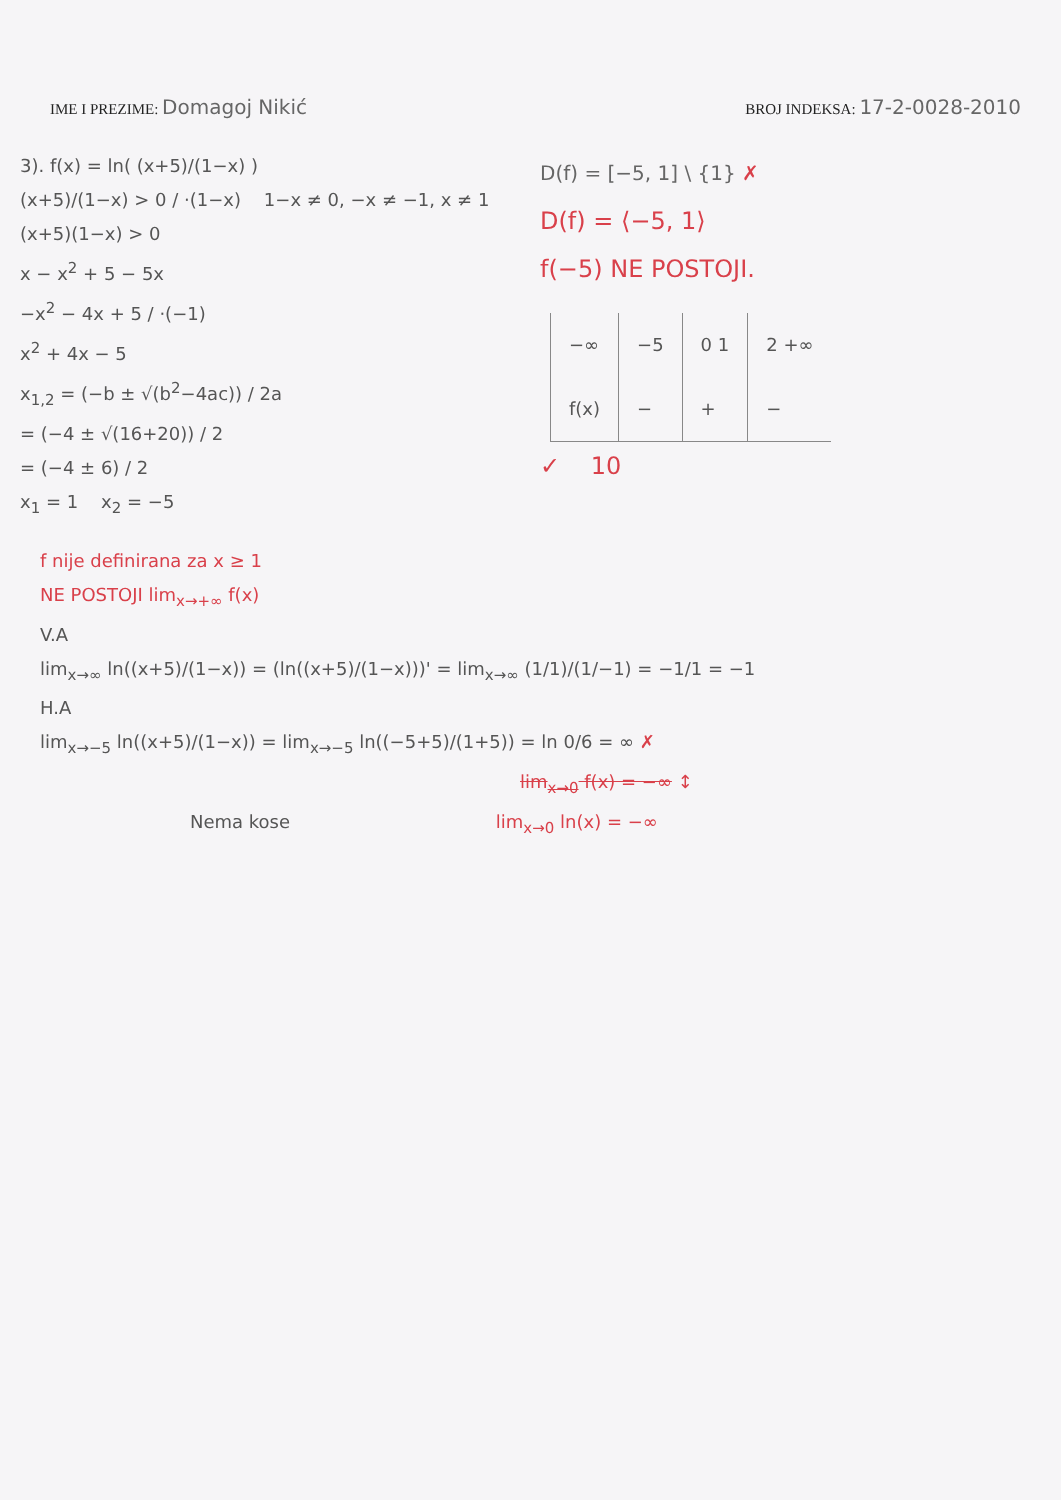IME I PREZIME: Domagoj Nikić
BROJ INDEKSA: 17-2-0028-2010
3). f(x) = ln( (x+5)/(1−x) )
(x+5)/(1−x) > 0 / ·(1−x) 1−x ≠ 0, −x ≠ −1, x ≠ 1
(x+5)(1−x) > 0
x − x<sup>2</sup> + 5 − 5x
−x<sup>2</sup> − 4x + 5 / ·(−1)
x<sup>2</sup> + 4x − 5
x<sub>1,2</sub> = (−b ± √(b<sup>2</sup>−4ac)) / 2a
= (−4 ± √(16+20)) / 2
= (−4 ± 6) / 2
x<sub>1</sub> = 1 x<sub>2</sub> = −5
D(f) = [−5, 1] \ {1} ✗
D(f) = ⟨−5, 1⟩
f(−5) NE POSTOJI.
| −∞ | −5 | 0 1 | 2 +∞ |
| f(x) | − | + | − |
✓ 10
f nije definirana za x ≥ 1
NE POSTOJI lim<sub>x→+∞</sub> f(x)
V.A
lim<sub>x→∞</sub> ln((x+5)/(1−x)) = (ln((x+5)/(1−x)))' = lim<sub>x→∞</sub> (1/1)/(1/−1) = −1/1 = −1
H.A
lim<sub>x→−5</sub> ln((x+5)/(1−x)) = lim<sub>x→−5</sub> ln((−5+5)/(1+5)) = ln 0/6 = ∞ ✗
lim<sub>x→0</sub> f(x) = −∞ ↕
Nema kose lim<sub>x→0</sub> ln(x) = −∞